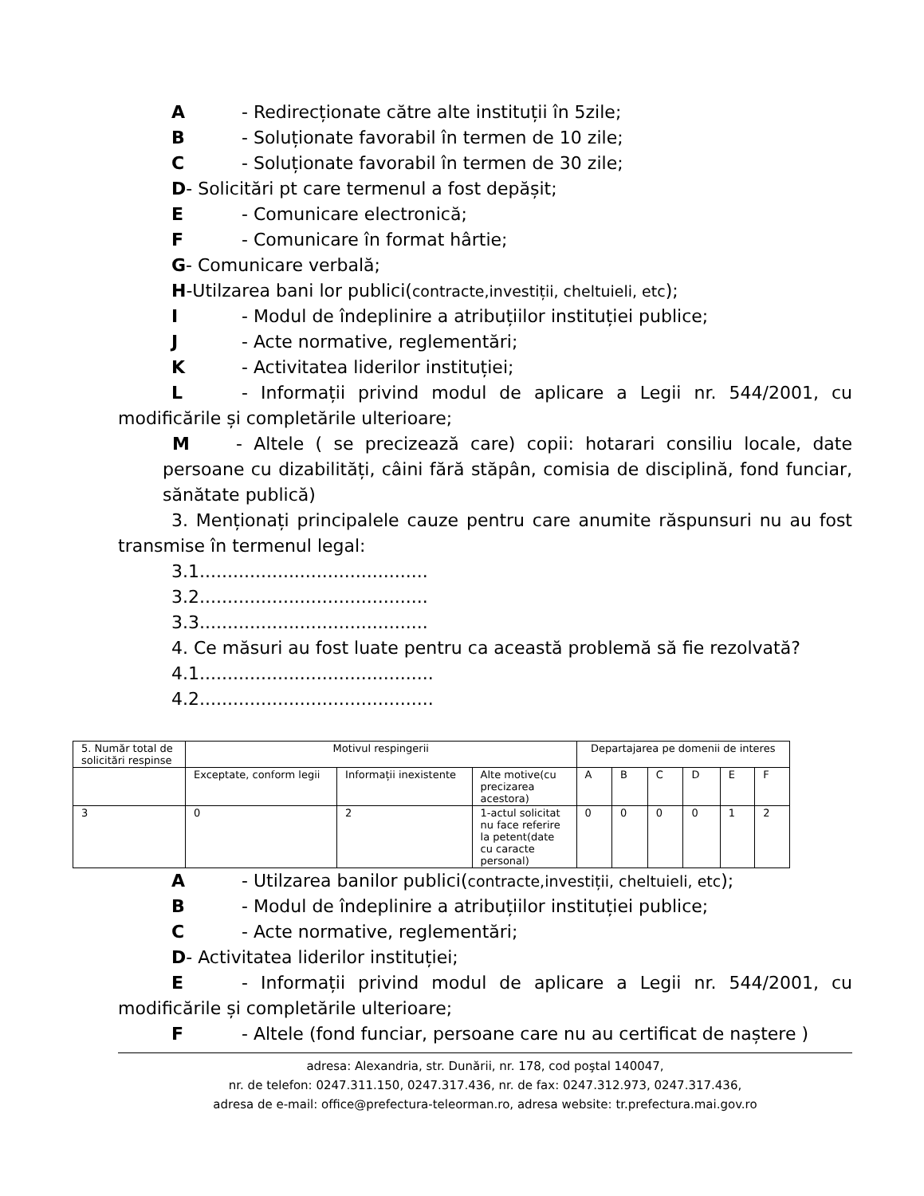A - Redirecționate către alte instituții în 5zile;
B - Soluționate favorabil în termen de 10 zile;
C - Soluționate favorabil în termen de 30 zile;
D- Solicitări pt care termenul a fost depășit;
E - Comunicare electronică;
F - Comunicare în format hârtie;
G- Comunicare verbală;
H-Utilzarea bani lor publici(contracte,investiții, cheltuieli, etc);
I - Modul de îndeplinire a atribuțiilor instituției publice;
J - Acte normative, reglementări;
K - Activitatea liderilor instituției;
L - Informații privind modul de aplicare a Legii nr. 544/2001, cu modificările și completările ulterioare;
M - Altele ( se precizează care) copii: hotarari consiliu locale, date persoane cu dizabilități, câini fără stăpân, comisia de disciplină, fond funciar, sănătate publică)
3. Menționați principalele cauze pentru care anumite răspunsuri nu au fost transmise în termenul legal:
3.1.........................................
3.2.........................................
3.3.........................................
4. Ce măsuri au fost luate pentru ca această problemă să fie rezolvată?
4.1..........................................
4.2..........................................
| 5. Număr total de solicitări respinse | Motivul respingerii | | | Departajarea pe domenii de interes | | | | | |
| | Exceptate, conform legii | Informații inexistente | Alte motive(cu precizarea acestora) | A | B | C | D | E | F |
| 3 | 0 | 2 | 1-actul solicitat nu face referire la petent(date cu caracte personal) | 0 | 0 | 0 | 0 | 1 | 2 |
A - Utilzarea banilor publici(contracte,investiții, cheltuieli, etc);
B - Modul de îndeplinire a atribuțiilor instituției publice;
C - Acte normative, reglementări;
D- Activitatea liderilor instituției;
E - Informații privind modul de aplicare a Legii nr. 544/2001, cu modificările și completările ulterioare;
F - Altele (fond funciar, persoane care nu au certificat de naștere )
adresa: Alexandria, str. Dunării, nr. 178, cod poştal 140047,
nr. de telefon: 0247.311.150, 0247.317.436, nr. de fax: 0247.312.973, 0247.317.436,
adresa de e-mail: office@prefectura-teleorman.ro, adresa website: tr.prefectura.mai.gov.ro